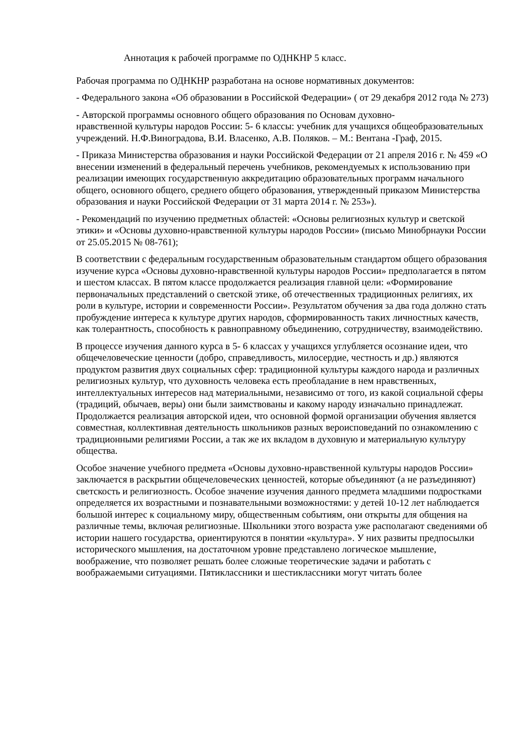Аннотация к рабочей программе по ОДНКНР 5 класс.
Рабочая программа по ОДНКНР разработана на основе нормативных документов:
- Федерального закона «Об образовании в Российской Федерации» ( от 29 декабря 2012 года № 273)
- Авторской программы основного общего образования по Основам духовно-
нравственной культуры народов России: 5- 6 классы: учебник для учащихся общеобразовательных учреждений. Н.Ф.Виноградова, В.И. Власенко, А.В. Поляков. – М.: Вентана -Граф, 2015.
- Приказа Министерства образования и науки Российской Федерации от 21 апреля 2016 г. № 459 «О внесении изменений в федеральный перечень учебников, рекомендуемых к использованию при реализации имеющих государственную аккредитацию образовательных программ начального общего, основного общего, среднего общего образования, утвержденный приказом Министерства образования и науки Российской Федерации от 31 марта 2014 г. № 253»).
- Рекомендаций по изучению предметных областей: «Основы религиозных культур и светской этики» и «Основы духовно-нравственной культуры народов России» (письмо Минобрнауки России от 25.05.2015 № 08-761);
В соответствии с федеральным государственным образовательным стандартом общего образования изучение курса «Основы духовно-нравственной культуры народов России» предполагается в пятом и шестом классах. В пятом классе продолжается реализация главной цели: «Формирование первоначальных представлений о светской этике, об отечественных традиционных религиях, их роли в культуре, истории и современности России». Результатом обучения за два года должно стать пробуждение интереса к культуре других народов, сформированность таких личностных качеств, как толерантность, способность к равноправному объединению, сотрудничеству, взаимодействию.
В процессе изучения данного курса в 5- 6 классах у учащихся углубляется осознание идеи, что общечеловеческие ценности (добро, справедливость, милосердие, честность и др.) являются продуктом развития двух социальных сфер: традиционной культуры каждого народа и различных религиозных культур, что духовность человека есть преобладание в нем нравственных, интеллектуальных интересов над материальными, независимо от того, из какой социальной сферы (традиций, обычаев, веры) они были заимствованы и какому народу изначально принадлежат. Продолжается реализация авторской идеи, что основной формой организации обучения является совместная, коллективная деятельность школьников разных вероисповеданий по ознакомлению с традиционными религиями России, а так же их вкладом в духовную и материальную культуру общества.
Особое значение учебного предмета «Основы духовно-нравственной культуры народов России» заключается в раскрытии общечеловеческих ценностей, которые объединяют (а не разъединяют) светскость и религиозность. Особое значение изучения данного предмета младшими подростками определяется их возрастными и познавательными возможностями: у детей 10-12 лет наблюдается большой интерес к социальному миру, общественным событиям, они открыты для общения на различные темы, включая религиозные. Школьники этого возраста уже располагают сведениями об истории нашего государства, ориентируются в понятии «культура». У них развиты предпосылки исторического мышления, на достаточном уровне представлено логическое мышление, воображение, что позволяет решать более сложные теоретические задачи и работать с воображаемыми ситуациями. Пятиклассники и шестиклассники могут читать более